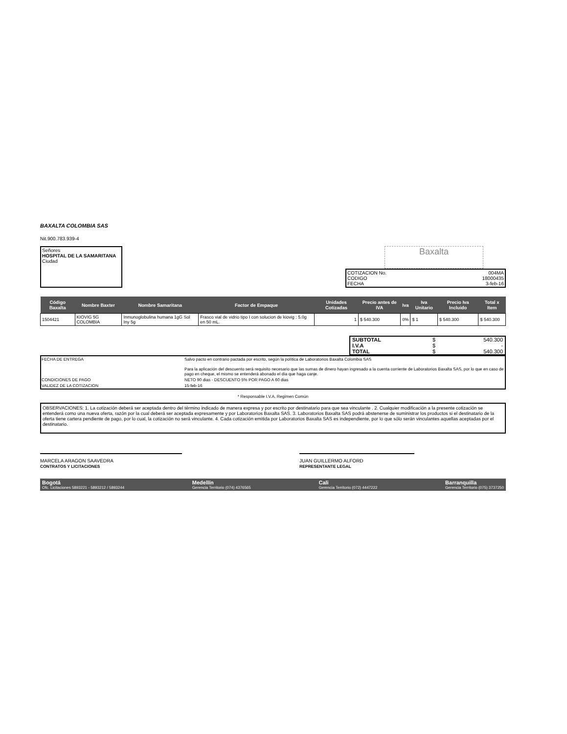BAXALTA COLOMBIA SAS
Nit.900.783.939-4
Señores
HOSPITAL DE LA SAMARITANA
Ciudad
Baxalta
COTIZACION No.
CODIGO
FECHA
004MA
18000435
3-feb-16
| Código Baxalta | Nombre Baxter | Nombre Samaritana | Factor de Empaque | Unidades Cotizadas | Precio antes de IVA | Iva | Iva Unitario | Precio Iva Incluido | Total x Item |
| --- | --- | --- | --- | --- | --- | --- | --- | --- | --- |
| 1504421 | KIOVIG 5G COLOMBIA | Inmunoglobulina humana 1gG Sol Iny 5g | Frasco vial de vidrio tipo I con solucion de kiovig : 5.0g en 50 mL. | 1 | $ 540.300 | 0% | $ 1 | $ 540.300 | $ 540.300 |
| SUBTOTAL | $ | 540.300 |
| I.V.A | $ | - |
| TOTAL | $ | 540.300 |
| FECHA DE ENTREGA | Salvo pacto en contrario pactada por escrito, según la política de Laboratorios Baxalta Colombia SAS Para la aplicación del descuento será requisito necesario que las sumas de dinero hayan ingresado a la cuenta corriente de Laboratorios Baxalta SAS, por lo que en caso de pago en cheque, el mismo se entenderá abonado el día que haga canje. |
| CONDICIONES DE PAGO | NETO 90 dias - DESCUENTO 5% POR PAGO A 60 dias |
| VALIDEZ DE LA COTIZACION | 15-feb-16 |
* Responsable I.V.A. Regímen Común
OBSERVACIONES: 1. La cotización deberá ser aceptada dentro del término indicado de manera expresa y por escrito por destinatario para que sea vinculante . 2. Cualquier modificación a la presente cotización se entenderá como una nueva oferta, razón por la cual deberá ser aceptada expresamente y por Laboratorios Baxalta SAS. 3. Laboratorios Baxalta SAS podrá abstenerse de suministrar los productos si el destinatario de la oferta tiene cartera pendiente de pago, por lo cual, la cotización no será vinculante. 4. Cada cotización emitida por Laboratorios Baxalta SAS es independiente, por lo que sólo serán vinculantes aquellas aceptadas por el destinatario.
MARCELA ARAGON SAAVEDRA
CONTRATOS Y LICITACIONES
JUAN GUILLERMO ALFORD
REPRESENTANTE LEGAL
Bogotá
Ofc. Licitaciones 5893221 - 5893212 / 5893244
Medellín
Gerencia Territorio (074) 4376565
Cali
Gerencia Territorio (072) 4447222
Barranquilla
Gerencia Territorio (075) 3737250